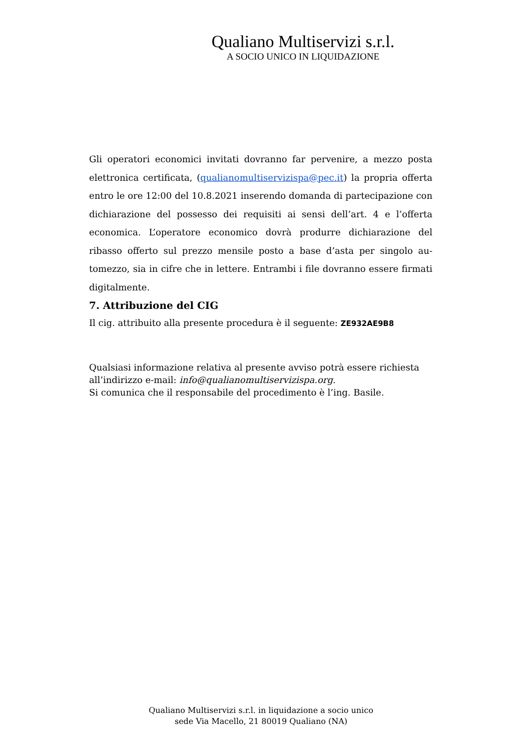Qualiano Multiservizi s.r.l.
A SOCIO UNICO IN LIQUIDAZIONE
Gli operatori economici invitati dovranno far pervenire, a mezzo posta elettronica certificata, (qualianomultiservizispa@pec.it) la propria offer­ta entro le ore 12:00 del 10.8.2021 inserendo domanda di partecipazio­ne con dichiarazione del possesso dei requisiti ai sensi dell’art. 4 e l’of­ferta economica. L’operatore economico dovrà produrre dichiarazione del ribasso offerto sul prezzo mensile posto a base d’asta per singolo au­tomezzo, sia in cifre che in lettere. Entrambi i file dovranno essere fir­mati digitalmente.
7. Attribuzione del CIG
Il cig. attribuito alla presente procedura è il seguente: ZE932AE9B8
Qualsiasi informazione relativa al presente avviso potrà essere richiesta all’indirizzo e-mail: info@qualianomultiservizispa.org.
Si comunica che il responsabile del procedimento è l’ing. Basile.
Qualiano Multiservizi s.r.l. in liquidazione a socio unico
sede Via Macello, 21 80019 Qualiano (NA)